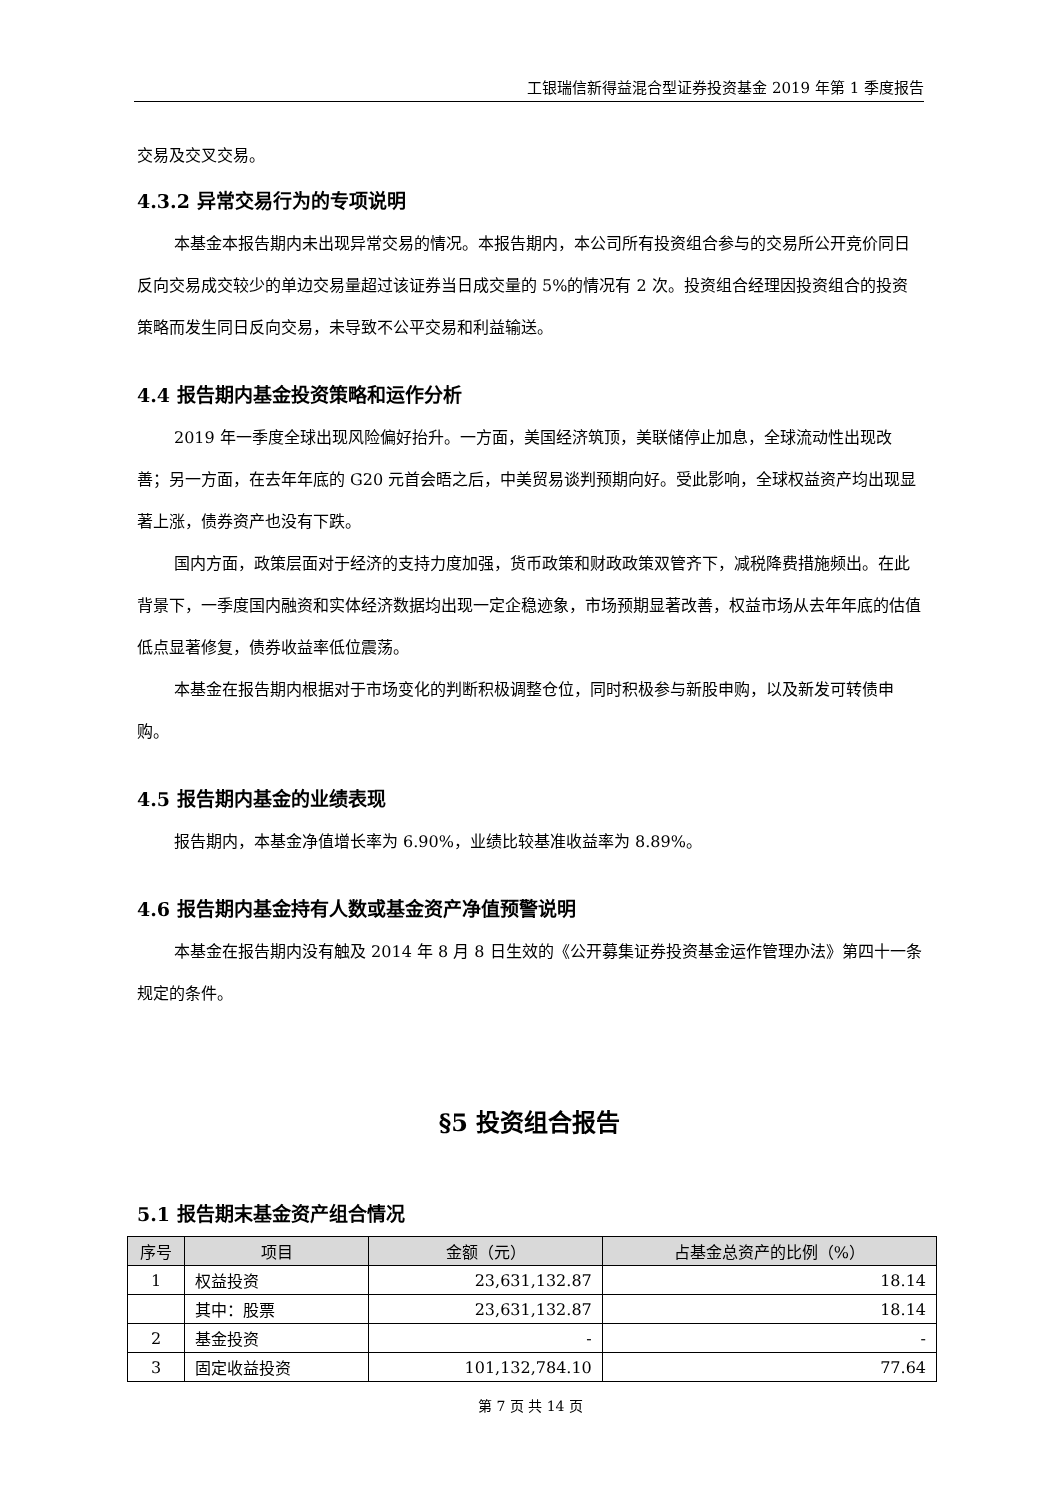工银瑞信新得益混合型证券投资基金 2019 年第 1 季度报告
交易及交叉交易。
4.3.2 异常交易行为的专项说明
本基金本报告期内未出现异常交易的情况。本报告期内，本公司所有投资组合参与的交易所公开竞价同日反向交易成交较少的单边交易量超过该证券当日成交量的 5%的情况有 2 次。投资组合经理因投资组合的投资策略而发生同日反向交易，未导致不公平交易和利益输送。
4.4 报告期内基金投资策略和运作分析
2019 年一季度全球出现风险偏好抬升。一方面，美国经济筑顶，美联储停止加息，全球流动性出现改善；另一方面，在去年年底的 G20 元首会晤之后，中美贸易谈判预期向好。受此影响，全球权益资产均出现显著上涨，债券资产也没有下跌。
国内方面，政策层面对于经济的支持力度加强，货币政策和财政政策双管齐下，减税降费措施频出。在此背景下，一季度国内融资和实体经济数据均出现一定企稳迹象，市场预期显著改善，权益市场从去年年底的估值低点显著修复，债券收益率低位震荡。
本基金在报告期内根据对于市场变化的判断积极调整仓位，同时积极参与新股申购，以及新发可转债申购。
4.5 报告期内基金的业绩表现
报告期内，本基金净值增长率为 6.90%，业绩比较基准收益率为 8.89%。
4.6 报告期内基金持有人数或基金资产净值预警说明
本基金在报告期内没有触及 2014 年 8 月 8 日生效的《公开募集证券投资基金运作管理办法》第四十一条规定的条件。
§5 投资组合报告
5.1 报告期末基金资产组合情况
| 序号 | 项目 | 金额（元） | 占基金总资产的比例（%） |
| --- | --- | --- | --- |
| 1 | 权益投资 | 23,631,132.87 | 18.14 |
| | 其中：股票 | 23,631,132.87 | 18.14 |
| 2 | 基金投资 | - | - |
| 3 | 固定收益投资 | 101,132,784.10 | 77.64 |
第 7 页 共 14 页